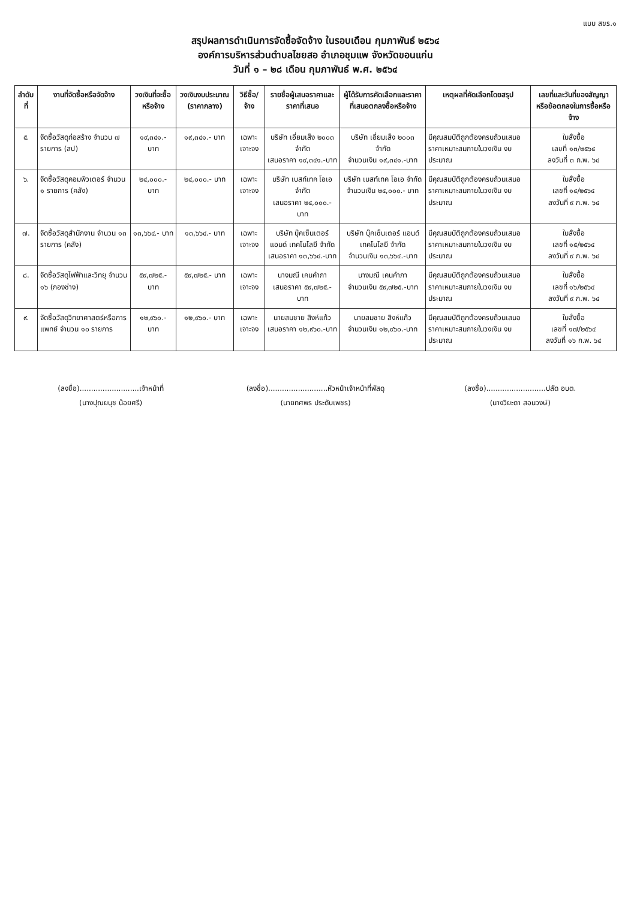แบบ สขร.๑
สรุปผลการดำเนินการจัดซื้อจัดจ้าง ในรอบเดือน กุมภาพันธ์ ๒๕๖๔
องค์การบริหารส่วนตำบลไชยสอ อำเภอชุมแพ จังหวัดขอนแก่น
วันที่ ๑ – ๒๘ เดือน กุมภาพันธ์ พ.ศ. ๒๕๖๔
| ลำดับที่ | งานที่จัดซื้อหรือจัดจ้าง | วงเงินที่จะซื้อหรือจ้าง | วงเงินงบประมาณ (ราคากลาง) | วิธีซื้อ/จ้าง | รายชื่อผู้เสนอราคาและราคาที่เสนอ | ผู้ได้รับการคัดเลือกและราคาที่เสนอตกลงซื้อหรือจ้าง | เหตุผลที่คัดเลือกโดยสรุป | เลขที่และวันที่ของสัญญาหรือข้อตกลงในการซื้อหรือจ้าง |
| --- | --- | --- | --- | --- | --- | --- | --- | --- |
| ๕. | จัดซื้อวัสดุก่อสร้าง จำนวน ๗ รายการ (สป) | ๑๙,๓๔๑.- บาท | ๑๙,๓๔๑.- บาท | เฉพาะเจาะจง | บริษัท เอี่ยมเส็ง ๒๐๐๓ จำกัด เสนอราคา ๑๙,๓๔๑.-บาท | บริษัท เอี่ยมเส็ง ๒๐๐๓ จำกัด จำนวนเงิน ๑๙,๓๔๑.-บาท | มีคุณสมบัติถูกต้องครบถ้วนเสนอราคาเหมาะสมภายในวงเงิน งบประมาณ | ใบสั่งซื้อ เลขที่ ๑๓/๒๕๖๔ ลงวันที่ ๓ ก.พ. ๖๔ |
| ๖. | จัดซื้อวัสดุคอมพิวเตอร์ จำนวน ๑ รายการ (คลัง) | ๒๔,๐๐๐.- บาท | ๒๔,๐๐๐.- บาท | เฉพาะเจาะจง | บริษัท เบสท์เทค โอเอ จำกัด เสนอราคา ๒๔,๐๐๐.-บาท | บริษัท เบสท์เทค โอเอ จำกัด จำนวนเงิน ๒๔,๐๐๐.- บาท | มีคุณสมบัติถูกต้องครบถ้วนเสนอราคาเหมาะสมภายในวงเงิน งบประมาณ | ใบสั่งซื้อ เลขที่ ๑๔/๒๕๖๔ ลงวันที่ ๙ ก.พ. ๖๔ |
| ๗. | จัดซื้อวัสดุสำนักงาน จำนวน ๑๓ รายการ (คลัง) | ๑๓,๖๖๔.- บาท | ๑๓,๖๖๔.- บาท | เฉพาะเจาะจง | บริษัท บุ๊คเซ็นเตอร์ แอนด์ เทคโนโลยี จำกัด เสนอราคา ๑๓,๖๖๔.-บาท | บริษัท บุ๊คเซ็นเตอร์ แอนด์ เทคโนโลยี จำกัด จำนวนเงิน ๑๓,๖๖๔.-บาท | มีคุณสมบัติถูกต้องครบถ้วนเสนอราคาเหมาะสมภายในวงเงิน งบประมาณ | ใบสั่งซื้อ เลขที่ ๑๕/๒๕๖๔ ลงวันที่ ๙ ก.พ. ๖๔ |
| ๘. | จัดซื้อวัสดุไฟฟ้าและวิทยุ จำนวน ๑๖ (กองช่าง) | ๕๙,๗๒๕.- บาท | ๕๙,๗๒๕.- บาท | เฉพาะเจาะจง | นางมณี เคนคำภา เสนอราคา ๕๙,๗๒๕.-บาท | นางมณี เคนคำภา จำนวนเงิน ๕๙,๗๒๕.-บาท | มีคุณสมบัติถูกต้องครบถ้วนเสนอราคาเหมาะสมภายในวงเงิน งบประมาณ | ใบสั่งซื้อ เลขที่ ๑๖/๒๕๖๔ ลงวันที่ ๙ ก.พ. ๖๔ |
| ๙. | จัดซื้อวัสดุวิทยาศาสตร์หรือการแพทย์ จำนวน ๑๐ รายการ | ๑๒,๙๖๐.- บาท | ๑๒,๙๖๐.- บาท | เฉพาะเจาะจง | นายสมชาย สิงห์แก้ว เสนอราคา ๑๒,๙๖๐.-บาท | นายสมชาย สิงห์แก้ว จำนวนเงิน ๑๒,๙๖๐.-บาท | มีคุณสมบัติถูกต้องครบถ้วนเสนอราคาเหมาะสมภายในวงเงิน งบประมาณ | ใบสั่งซื้อ เลขที่ ๑๗/๒๕๖๔ ลงวันที่ ๑๖ ก.พ. ๖๔ |
(ลงชื่อ)..........................เจ้าหน้าที่
(นางปุณยนุช น้อยศรี)
(ลงชื่อ)..........................หัวหน้าเจ้าหน้าที่พัสดุ
(นายทศพร ประดับเพชร)
(ลงชื่อ)..........................ปลัด อบต.
(นางวิยะดา สอนวงษ์)